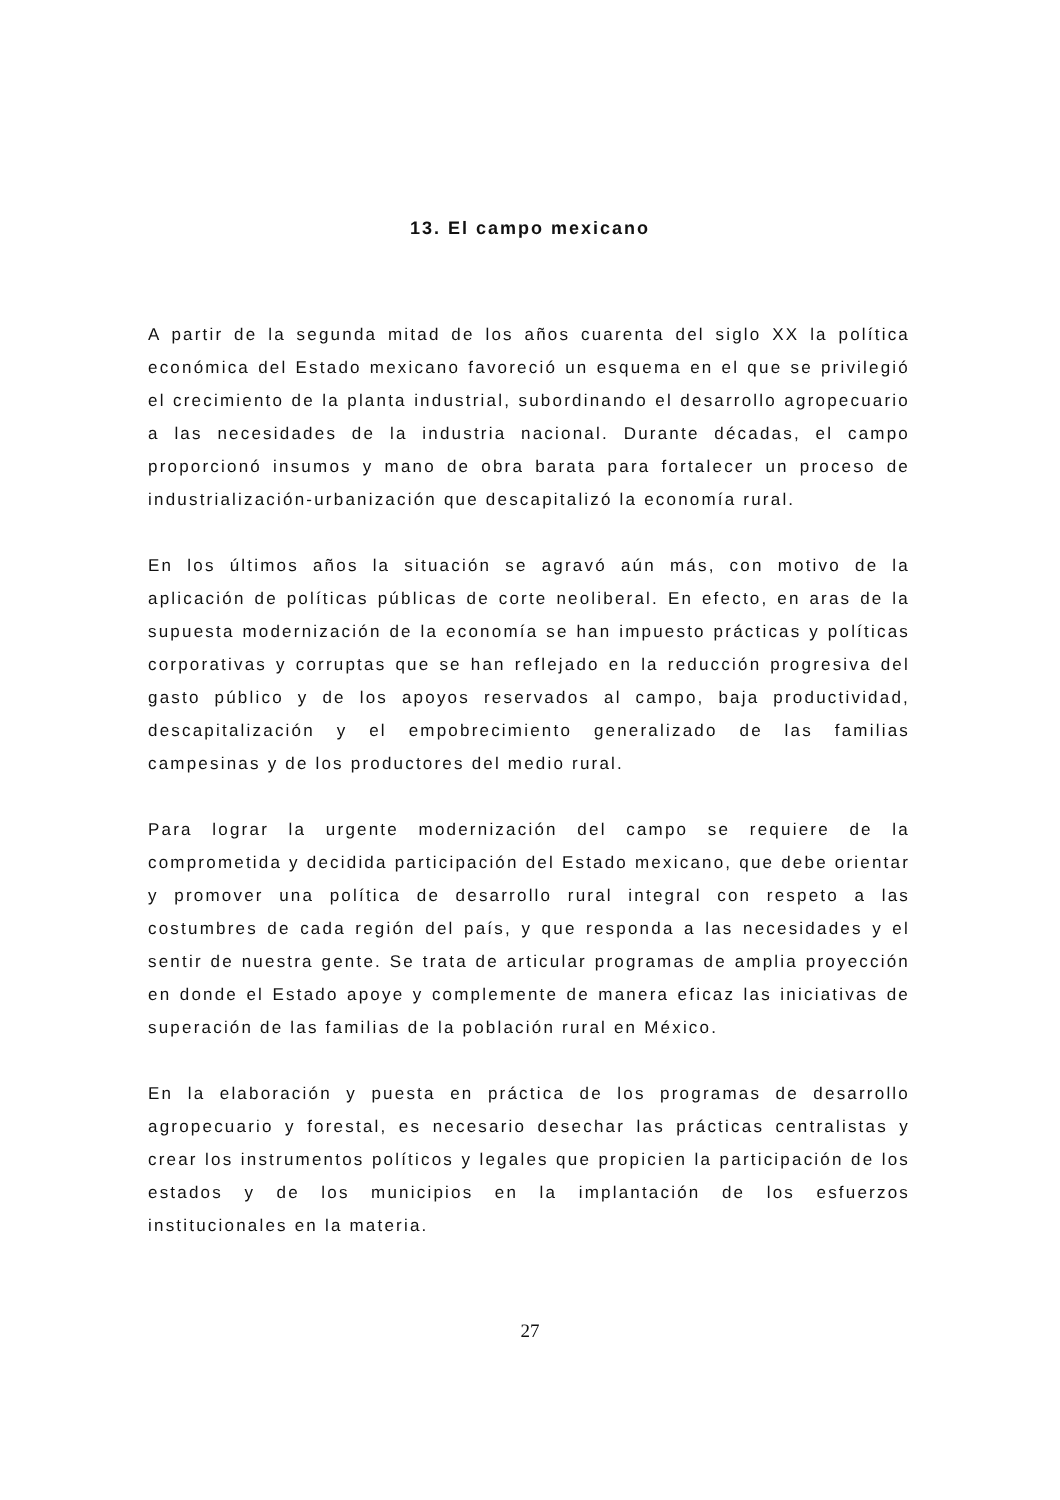13. El campo mexicano
A partir de la segunda mitad de los años cuarenta del siglo XX la política económica del Estado mexicano favoreció un esquema en el que se privilegió el crecimiento de la planta industrial, subordinando el desarrollo agropecuario a las necesidades de la industria nacional. Durante décadas, el campo proporcionó insumos y mano de obra barata para fortalecer un proceso de industrialización-urbanización que descapitalizó la economía rural.
En los últimos años la situación se agravó aún más, con motivo de la aplicación de políticas públicas de corte neoliberal. En efecto, en aras de la supuesta modernización de la economía se han impuesto prácticas y políticas corporativas y corruptas que se han reflejado en la reducción progresiva del gasto público y de los apoyos reservados al campo, baja productividad, descapitalización y el empobrecimiento generalizado de las familias campesinas y de los productores del medio rural.
Para lograr la urgente modernización del campo se requiere de la comprometida y decidida participación del Estado mexicano, que debe orientar y promover una política de desarrollo rural integral con respeto a las costumbres de cada región del país, y que responda a las necesidades y el sentir de nuestra gente. Se trata de articular programas de amplia proyección en donde el Estado apoye y complemente de manera eficaz las iniciativas de superación de las familias de la población rural en México.
En la elaboración y puesta en práctica de los programas de desarrollo agropecuario y forestal, es necesario desechar las prácticas centralistas y crear los instrumentos políticos y legales que propicien la participación de los estados y de los municipios en la implantación de los esfuerzos institucionales en la materia.
27